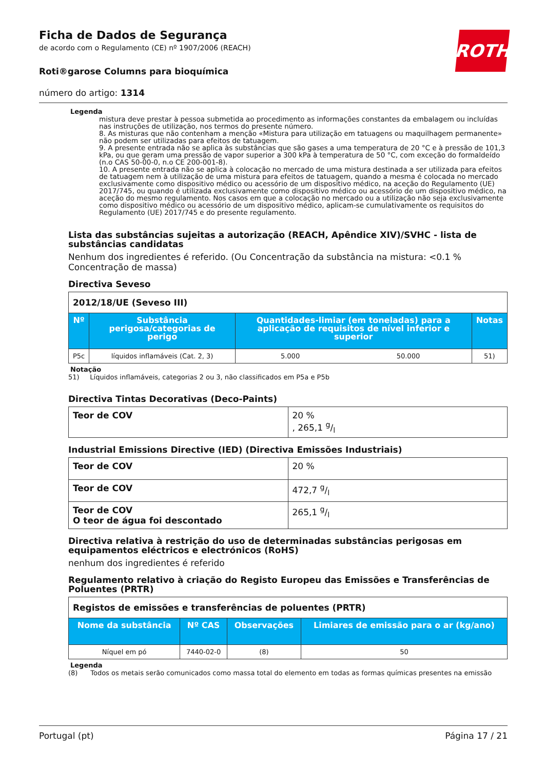Ficha de Dados de Segurança
de acordo com o Regulamento (CE) nº 1907/2006 (REACH)
Roti®garose Columns para bioquímica
número do artigo: 1314
ROTH
Legenda
mistura deve prestar à pessoa submetida ao procedimento as informações constantes da embalagem ou incluídas nas instruções de utilização, nos termos do presente número.
8. As misturas que não contenham a menção «Mistura para utilização em tatuagens ou maquilhagem permanente» não podem ser utilizadas para efeitos de tatuagem.
9. A presente entrada não se aplica às substâncias que são gases a uma temperatura de 20 °C e à pressão de 101,3 kPa, ou que geram uma pressão de vapor superior a 300 kPa à temperatura de 50 °C, com exceção do formaldeído (n.o CAS 50-00-0, n.o CE 200-001-8).
10. A presente entrada não se aplica à colocação no mercado de uma mistura destinada a ser utilizada para efeitos de tatuagem nem à utilização de uma mistura para efeitos de tatuagem, quando a mesma é colocada no mercado exclusivamente como dispositivo médico ou acessório de um dispositivo médico, na aceção do Regulamento (UE) 2017/745, ou quando é utilizada exclusivamente como dispositivo médico ou acessório de um dispositivo médico, na aceção do mesmo regulamento. Nos casos em que a colocação no mercado ou a utilização não seja exclusivamente como dispositivo médico ou acessório de um dispositivo médico, aplicam-se cumulativamente os requisitos do Regulamento (UE) 2017/745 e do presente regulamento.
Lista das substâncias sujeitas a autorização (REACH, Apêndice XIV)/SVHC - lista de substâncias candidatas
Nenhum dos ingredientes é referido. (Ou Concentração da substância na mistura: <0.1 % Concentração de massa)
Directiva Seveso
| 2012/18/UE (Seveso III) | | | | |
| --- | --- | --- | --- | --- |
| Nº | Substância perigosa/categorias de perigo | Quantidades-limiar (em toneladas) para a aplicação de requisitos de nível inferior e superior | | Notas |
| P5c | líquidos inflamáveis (Cat. 2, 3) | 5.000 | 50.000 | 51) |
Notação
51) Líquidos inflamáveis, categorias 2 ou 3, não classificados em P5a e P5b
Directiva Tintas Decorativas (Deco-Paints)
| Teor de COV | 20 % , 265,1 g/l |
Industrial Emissions Directive (IED) (Directiva Emissões Industriais)
| Teor de COV | 20 % |
| Teor de COV | 472,7 g/l |
| Teor de COV O teor de água foi descontado | 265,1 g/l |
Directiva relativa à restrição do uso de determinadas substâncias perigosas em equipamentos eléctricos e electrónicos (RoHS)
nenhum dos ingredientes é referido
Regulamento relativo à criação do Registo Europeu das Emissões e Transferências de Poluentes (PRTR)
| Registos de emissões e transferências de poluentes (PRTR) | | | |
| --- | --- | --- | --- |
| Nome da substância | Nº CAS | Observações | Limiares de emissão para o ar (kg/ano) |
| Níquel em pó | 7440-02-0 | (8) | 50 |
Legenda
(8) Todos os metais serão comunicados como massa total do elemento em todas as formas químicas presentes na emissão
Portugal (pt) Página 17 / 21